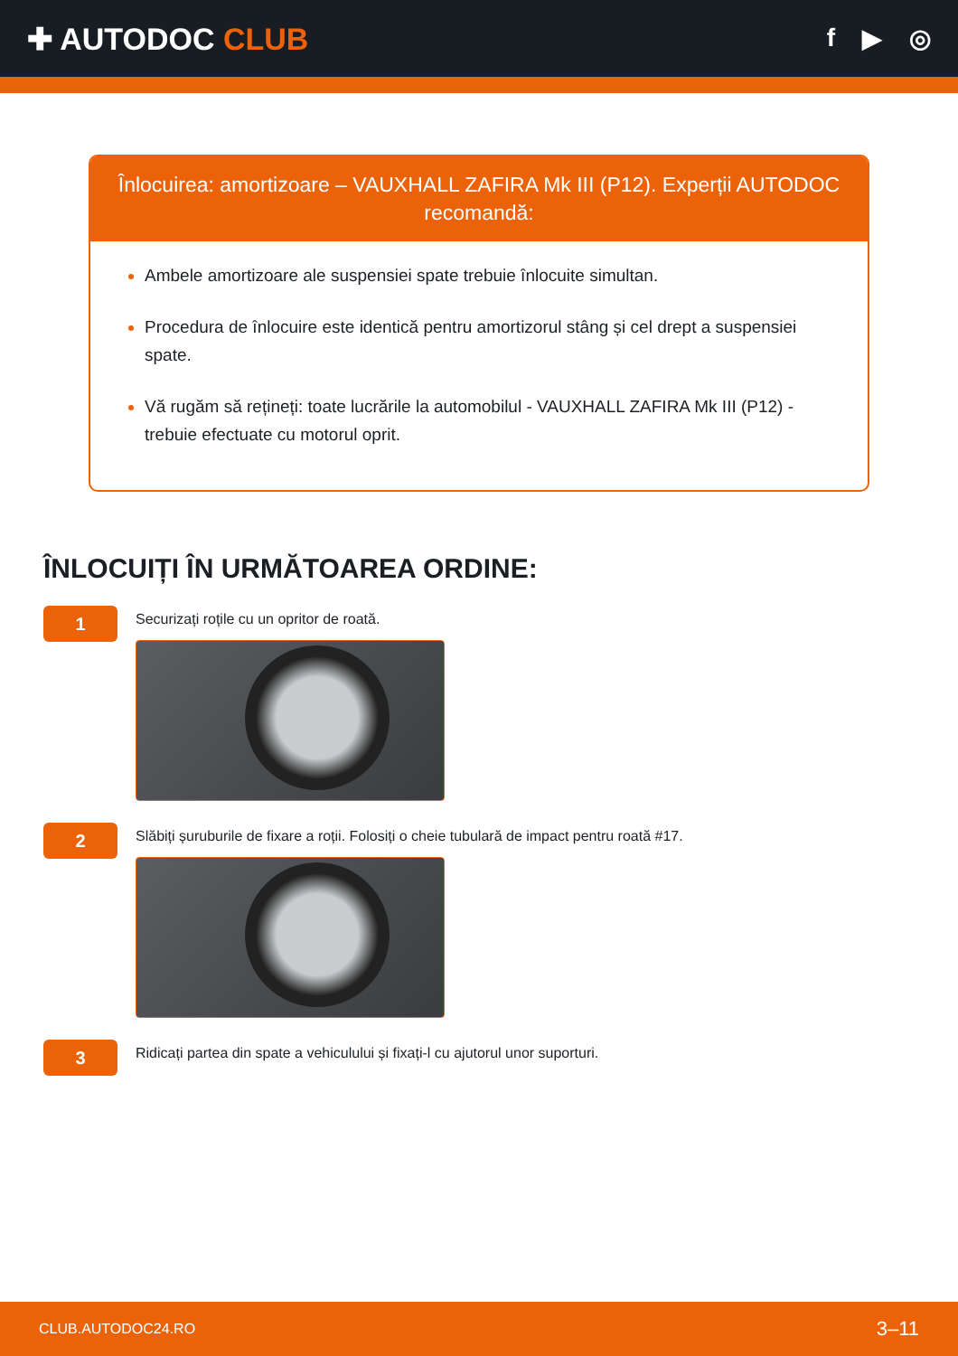✚ AUTODOC CLUB
f ▶ ◎
Înlocuirea: amortizoare – VAUXHALL ZAFIRA Mk III (P12). Experții AUTODOC recomandă:
Ambele amortizoare ale suspensiei spate trebuie înlocuite simultan.
Procedura de înlocuire este identică pentru amortizorul stâng și cel drept a suspensiei spate.
Vă rugăm să rețineți: toate lucrările la automobilul - VAUXHALL ZAFIRA Mk III (P12) - trebuie efectuate cu motorul oprit.
ÎNLOCUIȚI ÎN URMĂTOAREA ORDINE:
1
Securizați roțile cu un opritor de roată.
2
Slăbiți șuruburile de fixare a roții. Folosiți o cheie tubulară de impact pentru roată #17.
3
Ridicați partea din spate a vehiculului și fixați-l cu ajutorul unor suporturi.
CLUB.AUTODOC24.RO 3–11